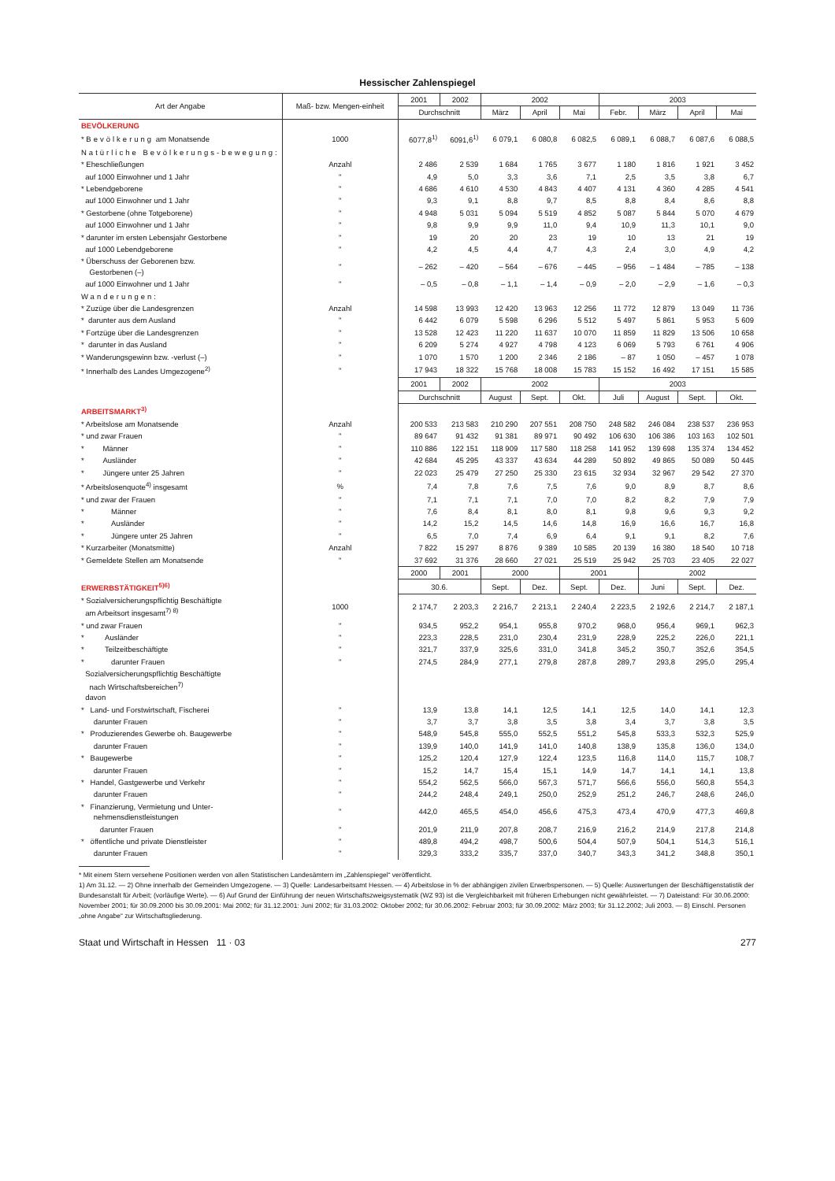Hessischer Zahlenspiegel
| Art der Angabe | Maß- bzw. Mengen-einheit | 2001 | 2002 | 2002 | | | 2003 | | | |
| --- | --- | --- | --- | --- | --- | --- | --- | --- | --- | --- |
| | | Durchschnitt | | März | April | Mai | Febr. | März | April | Mai |
| BEVÖLKERUNG | | | | | | | | | | |
| * Bevölkerung am Monatsende | 1000 | 6077,8<sup>1)</sup> | 6091,6<sup>1)</sup> | 6 079,1 | 6 080,8 | 6 082,5 | 6 089,1 | 6 088,7 | 6 087,6 | 6 088,5 |
| Natürliche Bevölkerungs-bewegung: | | | | | | | | | | |
| * Eheschließungen | Anzahl | 2 486 | 2 539 | 1 684 | 1 765 | 3 677 | 1 180 | 1 816 | 1 921 | 3 452 |
| auf 1000 Einwohner und 1 Jahr | " | 4,9 | 5,0 | 3,3 | 3,6 | 7,1 | 2,5 | 3,5 | 3,8 | 6,7 |
| * Lebendgeborene | " | 4 686 | 4 610 | 4 530 | 4 843 | 4 407 | 4 131 | 4 360 | 4 285 | 4 541 |
| auf 1000 Einwohner und 1 Jahr | " | 9,3 | 9,1 | 8,8 | 9,7 | 8,5 | 8,8 | 8,4 | 8,6 | 8,8 |
| * Gestorbene (ohne Totgeborene) | " | 4 948 | 5 031 | 5 094 | 5 519 | 4 852 | 5 087 | 5 844 | 5 070 | 4 679 |
| auf 1000 Einwohner und 1 Jahr | " | 9,8 | 9,9 | 9,9 | 11,0 | 9,4 | 10,9 | 11,3 | 10,1 | 9,0 |
| * darunter im ersten Lebensjahr Gestorbene | " | 19 | 20 | 20 | 23 | 19 | 10 | 13 | 21 | 19 |
| auf 1000 Lebendgeborene | " | 4,2 | 4,5 | 4,4 | 4,7 | 4,3 | 2,4 | 3,0 | 4,9 | 4,2 |
| * Überschuss der Geborenen bzw. Gestorbenen (–) | " | – 262 | – 420 | – 564 | – 676 | – 445 | – 956 | – 1 484 | – 785 | – 138 |
| auf 1000 Einwohner und 1 Jahr | " | – 0,5 | – 0,8 | – 1,1 | – 1,4 | – 0,9 | – 2,0 | – 2,9 | – 1,6 | – 0,3 |
| Wanderungen: | | | | | | | | | | |
| * Zuzüge über die Landesgrenzen | Anzahl | 14 598 | 13 993 | 12 420 | 13 963 | 12 256 | 11 772 | 12 879 | 13 049 | 11 736 |
| * darunter aus dem Ausland | " | 6 442 | 6 079 | 5 598 | 6 296 | 5 512 | 5 497 | 5 861 | 5 953 | 5 609 |
| * Fortzüge über die Landesgrenzen | " | 13 528 | 12 423 | 11 220 | 11 637 | 10 070 | 11 859 | 11 829 | 13 506 | 10 658 |
| * darunter in das Ausland | " | 6 209 | 5 274 | 4 927 | 4 798 | 4 123 | 6 069 | 5 793 | 6 761 | 4 906 |
| * Wanderungsgewinn bzw. -verlust (–) | " | 1 070 | 1 570 | 1 200 | 2 346 | 2 186 | – 87 | 1 050 | – 457 | 1 078 |
| * Innerhalb des Landes Umgezogene<sup>2)</sup> | " | 17 943 | 18 322 | 15 768 | 18 008 | 15 783 | 15 152 | 16 492 | 17 151 | 15 585 |
| | | 2001 | 2002 | 2002 | | | 2003 | | | |
| | | Durchschnitt | | August | Sept. | Okt. | Juli | August | Sept. | Okt. |
| ARBEITSMARKT<sup>3)</sup> | | | | | | | | | | |
| * Arbeitslose am Monatsende | Anzahl | 200 533 | 213 583 | 210 290 | 207 551 | 208 750 | 248 582 | 246 084 | 238 537 | 236 953 |
| * und zwar Frauen | " | 89 647 | 91 432 | 91 381 | 89 971 | 90 492 | 106 630 | 106 386 | 103 163 | 102 501 |
| * Männer | " | 110 886 | 122 151 | 118 909 | 117 580 | 118 258 | 141 952 | 139 698 | 135 374 | 134 452 |
| * Ausländer | " | 42 684 | 45 295 | 43 337 | 43 634 | 44 289 | 50 892 | 49 865 | 50 089 | 50 445 |
| * Jüngere unter 25 Jahren | " | 22 023 | 25 479 | 27 250 | 25 330 | 23 615 | 32 934 | 32 967 | 29 542 | 27 370 |
| * Arbeitslosenquote<sup>4)</sup> insgesamt | % | 7,4 | 7,8 | 7,6 | 7,5 | 7,6 | 9,0 | 8,9 | 8,7 | 8,6 |
| * und zwar der Frauen | " | 7,1 | 7,1 | 7,1 | 7,0 | 7,0 | 8,2 | 8,2 | 7,9 | 7,9 |
| * Männer | " | 7,6 | 8,4 | 8,1 | 8,0 | 8,1 | 9,8 | 9,6 | 9,3 | 9,2 |
| * Ausländer | " | 14,2 | 15,2 | 14,5 | 14,6 | 14,8 | 16,9 | 16,6 | 16,7 | 16,8 |
| * Jüngere unter 25 Jahren | " | 6,5 | 7,0 | 7,4 | 6,9 | 6,4 | 9,1 | 9,1 | 8,2 | 7,6 |
| * Kurzarbeiter (Monatsmitte) | Anzahl | 7 822 | 15 297 | 8 876 | 9 389 | 10 585 | 20 139 | 16 380 | 18 540 | 10 718 |
| * Gemeldete Stellen am Monatsende | " | 37 692 | 31 376 | 28 660 | 27 021 | 25 519 | 25 942 | 25 703 | 23 405 | 22 027 |
| | | 2000 | 2001 | 2000 | | 2001 | | 2002 | | |
| ERWERBSTÄTIGKEIT<sup>5)6)</sup> | | 30.6. | | Sept. | Dez. | Sept. | Dez. | Juni | Sept. | Dez. |
| * Sozialversicherungspflichtig Beschäftigte am Arbeitsort insgesamt<sup>7) 8)</sup> | 1000 | 2 174,7 | 2 203,3 | 2 216,7 | 2 213,1 | 2 240,4 | 2 223,5 | 2 192,6 | 2 214,7 | 2 187,1 |
| * und zwar Frauen | " | 934,5 | 952,2 | 954,1 | 955,8 | 970,2 | 968,0 | 956,4 | 969,1 | 962,3 |
| * Ausländer | " | 223,3 | 228,5 | 231,0 | 230,4 | 231,9 | 228,9 | 225,2 | 226,0 | 221,1 |
| * Teilzeitbeschäftigte | " | 321,7 | 337,9 | 325,6 | 331,0 | 341,8 | 345,2 | 350,7 | 352,6 | 354,5 |
| * darunter Frauen | " | 274,5 | 284,9 | 277,1 | 279,8 | 287,8 | 289,7 | 293,8 | 295,0 | 295,4 |
| Sozialversicherungspflichtig Beschäftigte nach Wirtschaftsbereichen<sup>7)</sup> davon | | | | | | | | | | |
| * Land- und Forstwirtschaft, Fischerei | " | 13,9 | 13,8 | 14,1 | 12,5 | 14,1 | 12,5 | 14,0 | 14,1 | 12,3 |
| darunter Frauen | " | 3,7 | 3,7 | 3,8 | 3,5 | 3,8 | 3,4 | 3,7 | 3,8 | 3,5 |
| * Produzierendes Gewerbe oh. Baugewerbe | " | 548,9 | 545,8 | 555,0 | 552,5 | 551,2 | 545,8 | 533,3 | 532,3 | 525,9 |
| darunter Frauen | " | 139,9 | 140,0 | 141,9 | 141,0 | 140,8 | 138,9 | 135,8 | 136,0 | 134,0 |
| * Baugewerbe | " | 125,2 | 120,4 | 127,9 | 122,4 | 123,5 | 116,8 | 114,0 | 115,7 | 108,7 |
| darunter Frauen | " | 15,2 | 14,7 | 15,4 | 15,1 | 14,9 | 14,7 | 14,1 | 14,1 | 13,8 |
| * Handel, Gastgewerbe und Verkehr | " | 554,2 | 562,5 | 566,0 | 567,3 | 571,7 | 566,6 | 556,0 | 560,8 | 554,3 |
| darunter Frauen | " | 244,2 | 248,4 | 249,1 | 250,0 | 252,9 | 251,2 | 246,7 | 248,6 | 246,0 |
| * Finanzierung, Vermietung und Unter- nehmensdienstleistungen | " | 442,0 | 465,5 | 454,0 | 456,6 | 475,3 | 473,4 | 470,9 | 477,3 | 469,8 |
| darunter Frauen | " | 201,9 | 211,9 | 207,8 | 208,7 | 216,9 | 216,2 | 214,9 | 217,8 | 214,8 |
| * öffentliche und private Dienstleister | " | 489,8 | 494,2 | 498,7 | 500,6 | 504,4 | 507,9 | 504,1 | 514,3 | 516,1 |
| darunter Frauen | " | 329,3 | 333,2 | 335,7 | 337,0 | 340,7 | 343,3 | 341,2 | 348,8 | 350,1 |
* Mit einem Stern versehene Positionen werden von allen Statistischen Landesämtern im „Zahlenspiegel“ veröffentlicht.
1) Am 31.12. — 2) Ohne innerhalb der Gemeinden Umgezogene. — 3) Quelle: Landesarbeitsamt Hessen. — 4) Arbeitslose in % der abhängigen zivilen Erwerbspersonen. — 5) Quelle: Auswertungen der Beschäftigenstatistik der Bundesanstalt für Arbeit; (vorläufige Werte). — 6) Auf Grund der Einführung der neuen Wirtschaftszweigsystematik (WZ 93) ist die Vergleichbarkeit mit früheren Erhebungen nicht gewährleistet. — 7) Dateistand: Für 30.06.2000: November 2001; für 30.09.2000 bis 30.09.2001: Mai 2002; für 31.12.2001: Juni 2002; für 31.03.2002: Oktober 2002; für 30.06.2002: Februar 2003; für 30.09.2002: März 2003; für 31.12.2002; Juli 2003. — 8) Einschl. Personen „ohne Angabe“ zur Wirtschaftsgliederung.
Staat und Wirtschaft in Hessen 11 · 03 277